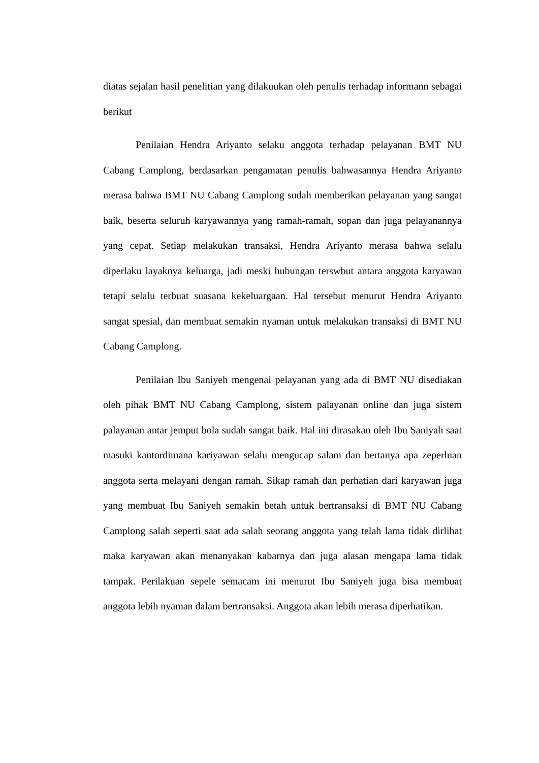diatas sejalan hasil penelitian yang dilakuukan oleh penulis terhadap informann sebagai berikut
Penilaian Hendra Ariyanto selaku anggota terhadap pelayanan BMT NU Cabang Camplong, berdasarkan pengamatan penulis bahwasannya Hendra Ariyanto merasa bahwa BMT NU Cabang Camplong sudah memberikan pelayanan yang sangat baik, beserta seluruh karyawannya yang ramah-ramah, sopan dan juga pelayanannya yang cepat. Setiap melakukan transaksi, Hendra Ariyanto merasa bahwa selalu diperlaku layaknya keluarga, jadi meski hubungan terswbut antara anggota karyawan tetapi selalu terbuat suasana kekeluargaan. Hal tersebut menurut Hendra Ariyanto sangat spesial, dan membuat semakin nyaman untuk melakukan transaksi di BMT NU Cabang Camplong.
Penilaian Ibu Saniyeh mengenai pelayanan yang ada di BMT NU disediakan oleh pihak BMT NU Cabang Camplong, sistem palayanan online dan juga sistem palayanan antar jemput bola sudah sangat baik. Hal ini dirasakan oleh Ibu Saniyah saat masuki kantordimana kariyawan selalu mengucap salam dan bertanya apa zeperluan anggota serta melayani dengan ramah. Sikap ramah dan perhatian dari karyawan juga yang membuat Ibu Saniyeh semakin betah untuk bertransaksi di BMT NU Cabang Camplong salah seperti saat ada salah seorang anggota yang telah lama tidak dirlihat maka karyawan akan menanyakan kabarnya dan juga alasan mengapa lama tidak tampak. Perilakuan sepele semacam ini menurut Ibu Saniyeh juga bisa membuat anggota lebih nyaman dalam bertransaksi. Anggota akan lebih merasa diperhatikan.